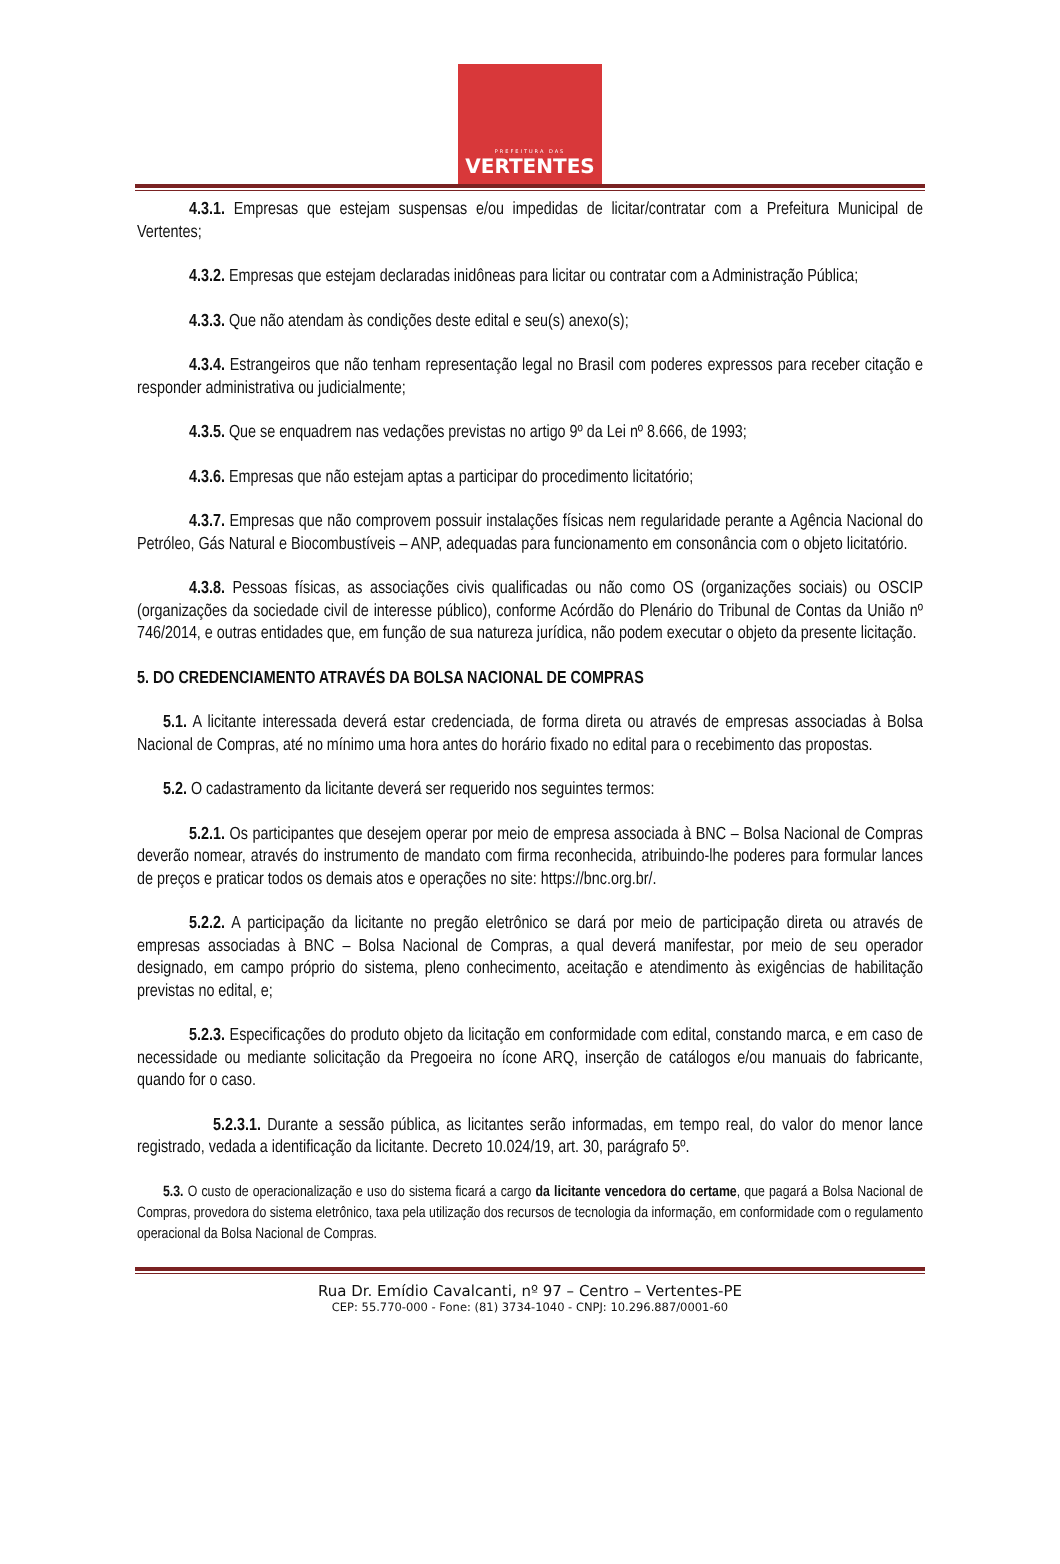PREFEITURA DAS
VERTENTES
4.3.1. Empresas que estejam suspensas e/ou impedidas de licitar/contratar com a Prefeitura Municipal de Vertentes;
4.3.2. Empresas que estejam declaradas inidôneas para licitar ou contratar com a Administração Pública;
4.3.3. Que não atendam às condições deste edital e seu(s) anexo(s);
4.3.4. Estrangeiros que não tenham representação legal no Brasil com poderes expressos para receber citação e responder administrativa ou judicialmente;
4.3.5. Que se enquadrem nas vedações previstas no artigo 9º da Lei nº 8.666, de 1993;
4.3.6. Empresas que não estejam aptas a participar do procedimento licitatório;
4.3.7. Empresas que não comprovem possuir instalações físicas nem regularidade perante a Agência Nacional do Petróleo, Gás Natural e Biocombustíveis – ANP, adequadas para funcionamento em consonância com o objeto licitatório.
4.3.8. Pessoas físicas, as associações civis qualificadas ou não como OS (organizações sociais) ou OSCIP (organizações da sociedade civil de interesse público), conforme Acórdão do Plenário do Tribunal de Contas da União nº 746/2014, e outras entidades que, em função de sua natureza jurídica, não podem executar o objeto da presente licitação.
5. DO CREDENCIAMENTO ATRAVÉS DA BOLSA NACIONAL DE COMPRAS
5.1. A licitante interessada deverá estar credenciada, de forma direta ou através de empresas associadas à Bolsa Nacional de Compras, até no mínimo uma hora antes do horário fixado no edital para o recebimento das propostas.
5.2. O cadastramento da licitante deverá ser requerido nos seguintes termos:
5.2.1. Os participantes que desejem operar por meio de empresa associada à BNC – Bolsa Nacional de Compras deverão nomear, através do instrumento de mandato com firma reconhecida, atribuindo-lhe poderes para formular lances de preços e praticar todos os demais atos e operações no site: https://bnc.org.br/.
5.2.2. A participação da licitante no pregão eletrônico se dará por meio de participação direta ou através de empresas associadas à BNC – Bolsa Nacional de Compras, a qual deverá manifestar, por meio de seu operador designado, em campo próprio do sistema, pleno conhecimento, aceitação e atendimento às exigências de habilitação previstas no edital, e;
5.2.3. Especificações do produto objeto da licitação em conformidade com edital, constando marca, e em caso de necessidade ou mediante solicitação da Pregoeira no ícone ARQ, inserção de catálogos e/ou manuais do fabricante, quando for o caso.
5.2.3.1. Durante a sessão pública, as licitantes serão informadas, em tempo real, do valor do menor lance registrado, vedada a identificação da licitante. Decreto 10.024/19, art. 30, parágrafo 5º.
5.3. O custo de operacionalização e uso do sistema ficará a cargo da licitante vencedora do certame, que pagará a Bolsa Nacional de Compras, provedora do sistema eletrônico, taxa pela utilização dos recursos de tecnologia da informação, em conformidade com o regulamento operacional da Bolsa Nacional de Compras.
Rua Dr. Emídio Cavalcanti, nº 97 – Centro – Vertentes-PE
CEP: 55.770-000 - Fone: (81) 3734-1040 - CNPJ: 10.296.887/0001-60